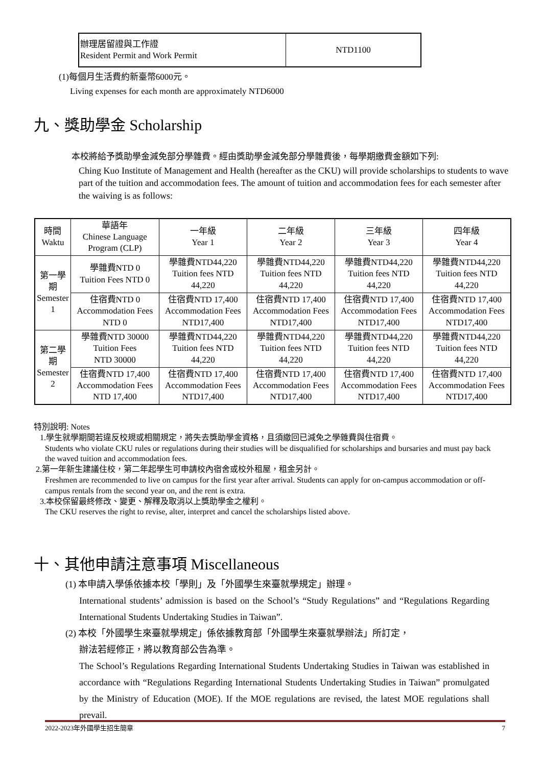| 辦理居留證與工作證 Resident Permit and Work Permit | NTD1100 |
(1)每個月生活費約新臺幣6000元。
Living expenses for each month are approximately NTD6000
九、獎助學金 Scholarship
本校將給予獎助學金減免部分學雜費。經由獎助學金減免部分學雜費後，每學期繳費金額如下列:
Ching Kuo Institute of Management and Health (hereafter as the CKU) will provide scholarships to students to wave part of the tuition and accommodation fees. The amount of tuition and accommodation fees for each semester after the waiving is as follows:
| 時間 Waktu | 華語年 Chinese Language Program (CLP) | 一年級 Year 1 | 二年級 Year 2 | 三年級 Year 3 | 四年級 Year 4 |
| --- | --- | --- | --- | --- | --- |
| 第一學期 Semester 1 | 學雜費NTD 0 Tuition Fees NTD 0 | 學雜費NTD44,220 Tuition fees NTD 44,220 | 學雜費NTD44,220 Tuition fees NTD 44,220 | 學雜費NTD44,220 Tuition fees NTD 44,220 | 學雜費NTD44,220 Tuition fees NTD 44,220 |
| | 住宿費NTD 0 Accommodation Fees NTD 0 | 住宿費NTD 17,400 Accommodation Fees NTD17,400 | 住宿費NTD 17,400 Accommodation Fees NTD17,400 | 住宿費NTD 17,400 Accommodation Fees NTD17,400 | 住宿費NTD 17,400 Accommodation Fees NTD17,400 |
| 第二學期 Semester 2 | 學雜費NTD 30000 Tuition Fees NTD 30000 | 學雜費NTD44,220 Tuition fees NTD 44,220 | 學雜費NTD44,220 Tuition fees NTD 44,220 | 學雜費NTD44,220 Tuition fees NTD 44,220 | 學雜費NTD44,220 Tuition fees NTD 44,220 |
| | 住宿費NTD 17,400 Accommodation Fees NTD 17,400 | 住宿費NTD 17,400 Accommodation Fees NTD17,400 | 住宿費NTD 17,400 Accommodation Fees NTD17,400 | 住宿費NTD 17,400 Accommodation Fees NTD17,400 | 住宿費NTD 17,400 Accommodation Fees NTD17,400 |
特別說明: Notes
1.學生就學期間若違反校規或相關規定，將失去獎助學金資格，且須繳回已減免之學雜費與住宿費。
Students who violate CKU rules or regulations during their studies will be disqualified for scholarships and bursaries and must pay back the waved tuition and accommodation fees.
2.第一年新生建議住校，第二年起學生可申請校內宿舍或校外租屋，租金另計。
Freshmen are recommended to live on campus for the first year after arrival. Students can apply for on-campus accommodation or off-campus rentals from the second year on, and the rent is extra.
3.本校保留最終修改、變更、解釋及取消以上獎助學金之權利。
The CKU reserves the right to revise, alter, interpret and cancel the scholarships listed above.
十、其他申請注意事項 Miscellaneous
(1) 本申請入學係依據本校「學則」及「外國學生來臺就學規定」辦理。
International students’ admission is based on the School’s “Study Regulations” and “Regulations Regarding International Students Undertaking Studies in Taiwan”.
(2) 本校「外國學生來臺就學規定」係依據教育部「外國學生來臺就學辦法」所訂定，
辦法若經修正，將以教育部公告為準。
The School’s Regulations Regarding International Students Undertaking Studies in Taiwan was established in accordance with “Regulations Regarding International Students Undertaking Studies in Taiwan” promulgated by the Ministry of Education (MOE). If the MOE regulations are revised, the latest MOE regulations shall prevail.
2022-2023年外國學生招生簡章 7